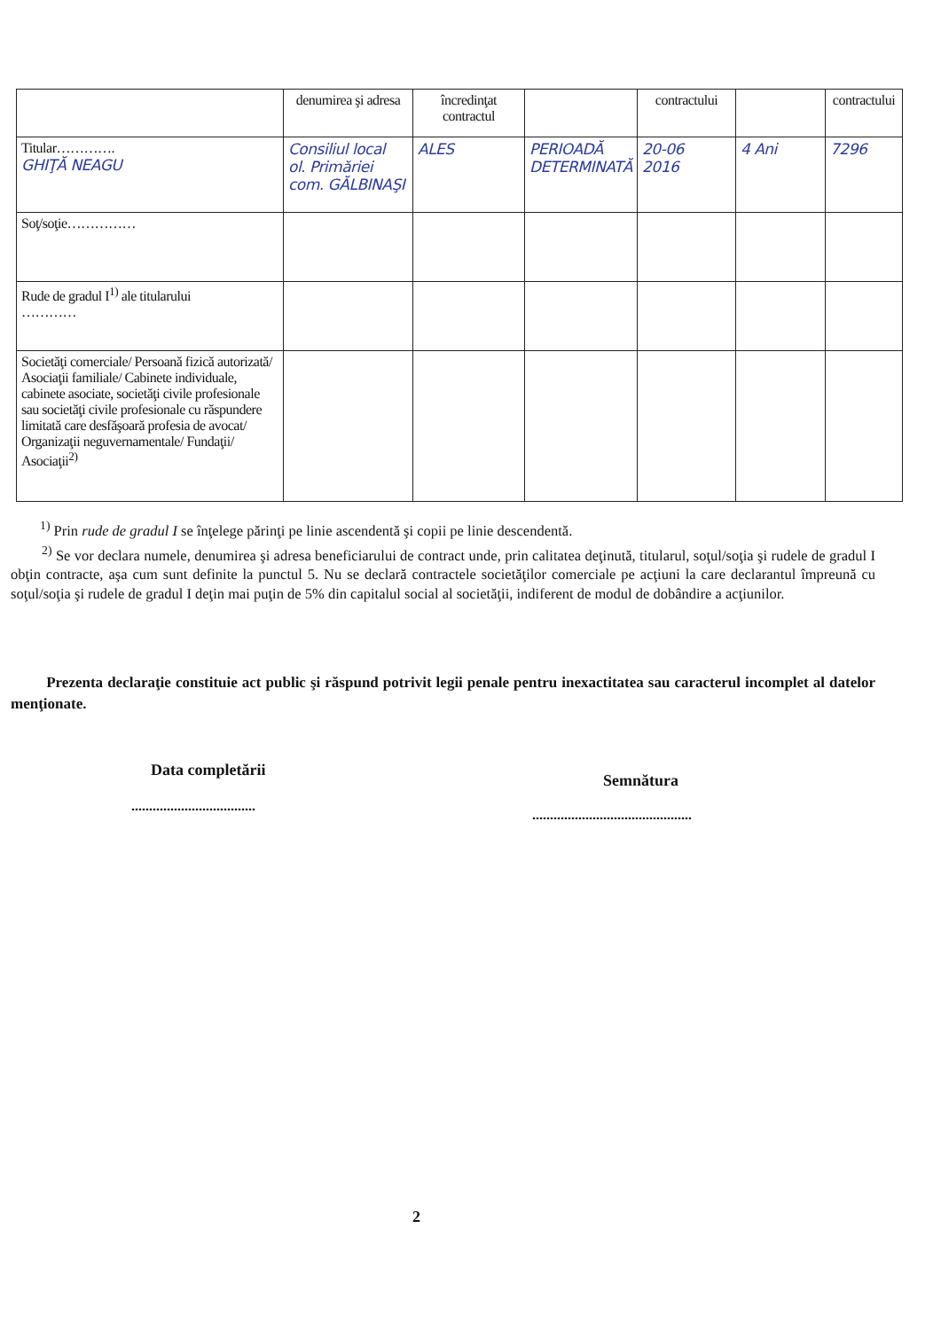| | denumirea şi adresa | încredinţat contractul | | contractului | | contractului |
| Titular…………. GHIŢĂ NEAGU | Consiliul local ol. Primăriei com. GĂLBINAŞI | ALES | PERIOADĂ DETERMINATĂ | 20-06 2016 | 4 Ani | 7296 |
| Soţ/soţie…………… | | | | | | |
| Rude de gradul I<sup>1)</sup> ale titularului ………… | | | | | | |
| Societăţi comerciale/ Persoană fizică autorizată/ Asociaţii familiale/ Cabinete individuale, cabinete asociate, societăţi civile profesionale sau societăţi civile profesionale cu răspundere limitată care desfăşoară profesia de avocat/ Organizaţii neguvernamentale/ Fundaţii/ Asociaţii<sup>2)</sup> | | | | | | |
<sup>1)</sup> Prin rude de gradul I se înţelege părinţi pe linie ascendentă şi copii pe linie descendentă.
<sup>2)</sup> Se vor declara numele, denumirea şi adresa beneficiarului de contract unde, prin calitatea deţinută, titularul, soţul/soţia şi rudele de gradul I obţin contracte, aşa cum sunt definite la punctul 5. Nu se declară contractele societăţilor comerciale pe acţiuni la care declarantul împreună cu soţul/soţia şi rudele de gradul I deţin mai puţin de 5% din capitalul social al societăţii, indiferent de modul de dobândire a acţiunilor.
Prezenta declaraţie constituie act public şi răspund potrivit legii penale pentru inexactitatea sau caracterul incomplet al datelor menţionate.
Data completării
...................................
Semnătura
.............................................
2